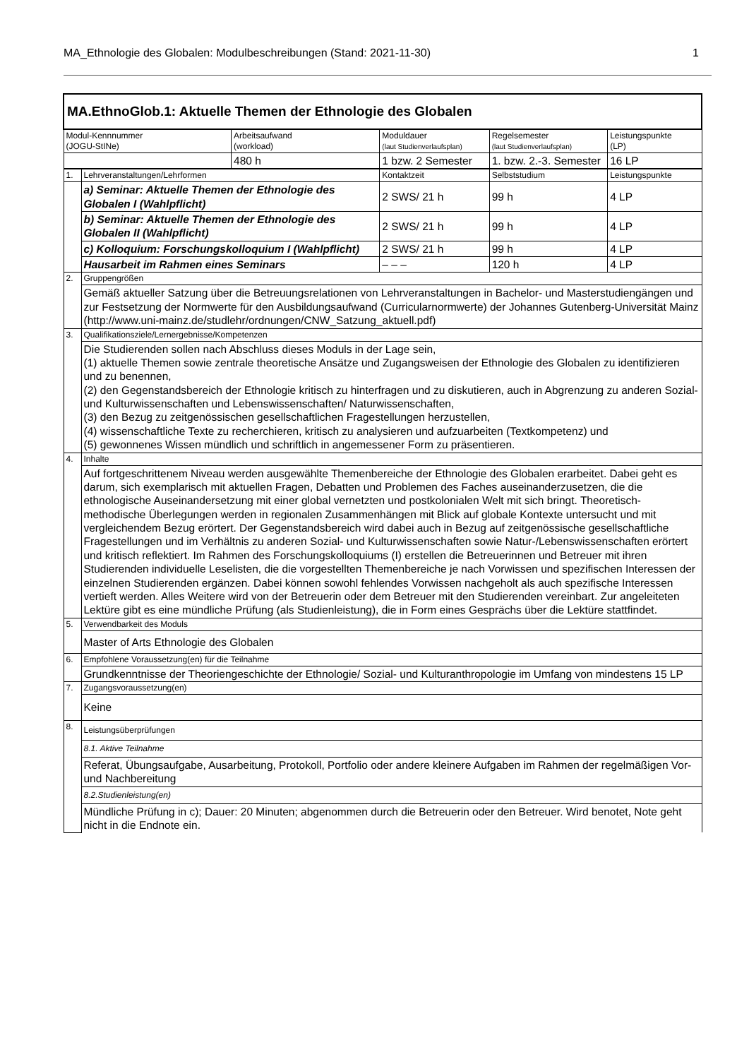MA_Ethnologie des Globalen: Modulbeschreibungen (Stand: 2021-11-30) 1
| MA.EthnoGlob.1: Aktuelle Themen der Ethnologie des Globalen | | | | | |
| Modul-Kennnummer (JOGU-StINe) | | Arbeitsaufwand (workload) | Moduldauer (laut Studienverlaufsplan) | Regelsemester (laut Studienverlaufsplan) | Leistungspunkte (LP) |
| | | 480 h | 1 bzw. 2 Semester | 1. bzw. 2.-3. Semester | 16 LP |
| 1. | Lehrveranstaltungen/Lehrformen | | Kontaktzeit | Selbststudium | Leistungspunkte |
| | a) Seminar: Aktuelle Themen der Ethnologie des Globalen I (Wahlpflicht) | | 2 SWS/ 21 h | 99 h | 4 LP |
| | b) Seminar: Aktuelle Themen der Ethnologie des Globalen II (Wahlpflicht) | | 2 SWS/ 21 h | 99 h | 4 LP |
| | c) Kolloquium: Forschungskolloquium I (Wahlpflicht) | | 2 SWS/ 21 h | 99 h | 4 LP |
| | Hausarbeit im Rahmen eines Seminars | | – – – | 120 h | 4 LP |
| 2. | Gruppengrößen | | | | |
| | Gemäß aktueller Satzung über die Betreuungsrelationen von Lehrveranstaltungen in Bachelor- und Masterstudiengängen und zur Festsetzung der Normwerte für den Ausbildungsaufwand (Curricularnormwerte) der Johannes Gutenberg-Universität Mainz (http://www.uni-mainz.de/studlehr/ordnungen/CNW_Satzung_aktuell.pdf) | | | | |
| 3. | Qualifikationsziele/Lernergebnisse/Kompetenzen | | | | |
| | Die Studierenden sollen nach Abschluss dieses Moduls in der Lage sein, (1) aktuelle Themen sowie zentrale theoretische Ansätze und Zugangsweisen der Ethnologie des Globalen zu identifizieren und zu benennen, (2) den Gegenstandsbereich der Ethnologie kritisch zu hinterfragen und zu diskutieren, auch in Abgrenzung zu anderen Sozial- und Kulturwissenschaften und Lebenswissenschaften/ Naturwissenschaften, (3) den Bezug zu zeitgenössischen gesellschaftlichen Fragestellungen herzustellen, (4) wissenschaftliche Texte zu recherchieren, kritisch zu analysieren und aufzuarbeiten (Textkompetenz) und (5) gewonnenes Wissen mündlich und schriftlich in angemessener Form zu präsentieren. | | | | |
| 4. | Inhalte | | | | |
| | Auf fortgeschrittenem Niveau werden ausgewählte Themenbereiche der Ethnologie des Globalen erarbeitet. Dabei geht es darum, sich exemplarisch mit aktuellen Fragen, Debatten und Problemen des Faches auseinanderzusetzen, die die ethnologische Auseinandersetzung mit einer global vernetzten und postkolonialen Welt mit sich bringt. Theoretisch-methodische Überlegungen werden in regionalen Zusammenhängen mit Blick auf globale Kontexte untersucht und mit vergleichendem Bezug erörtert. Der Gegenstandsbereich wird dabei auch in Bezug auf zeitgenössische gesellschaftliche Fragestellungen und im Verhältnis zu anderen Sozial- und Kulturwissenschaften sowie Natur-/Lebenswissenschaften erörtert und kritisch reflektiert. Im Rahmen des Forschungskolloquiums (I) erstellen die Betreuerinnen und Betreuer mit ihren Studierenden individuelle Leselisten, die die vorgestellten Themenbereiche je nach Vorwissen und spezifischen Interessen der einzelnen Studierenden ergänzen. Dabei können sowohl fehlendes Vorwissen nachgeholt als auch spezifische Interessen vertieft werden. Alles Weitere wird von der Betreuerin oder dem Betreuer mit den Studierenden vereinbart. Zur angeleiteten Lektüre gibt es eine mündliche Prüfung (als Studienleistung), die in Form eines Gesprächs über die Lektüre stattfindet. | | | | |
| 5. | Verwendbarkeit des Moduls | | | | |
| | Master of Arts Ethnologie des Globalen | | | | |
| 6. | Empfohlene Voraussetzung(en) für die Teilnahme | | | | |
| | Grundkenntnisse der Theoriengeschichte der Ethnologie/ Sozial- und Kulturanthropologie im Umfang von mindestens 15 LP | | | | |
| 7. | Zugangsvoraussetzung(en) | | | | |
| | Keine | | | | |
| 8. | Leistungsüberprüfungen | | | | |
| | 8.1. Aktive Teilnahme | | | | |
| | Referat, Übungsaufgabe, Ausarbeitung, Protokoll, Portfolio oder andere kleinere Aufgaben im Rahmen der regelmäßigen Vor- und Nachbereitung | | | | |
| | 8.2.Studienleistung(en) | | | | |
| | Mündliche Prüfung in c); Dauer: 20 Minuten; abgenommen durch die Betreuerin oder den Betreuer. Wird benotet, Note geht nicht in die Endnote ein. | | | | |